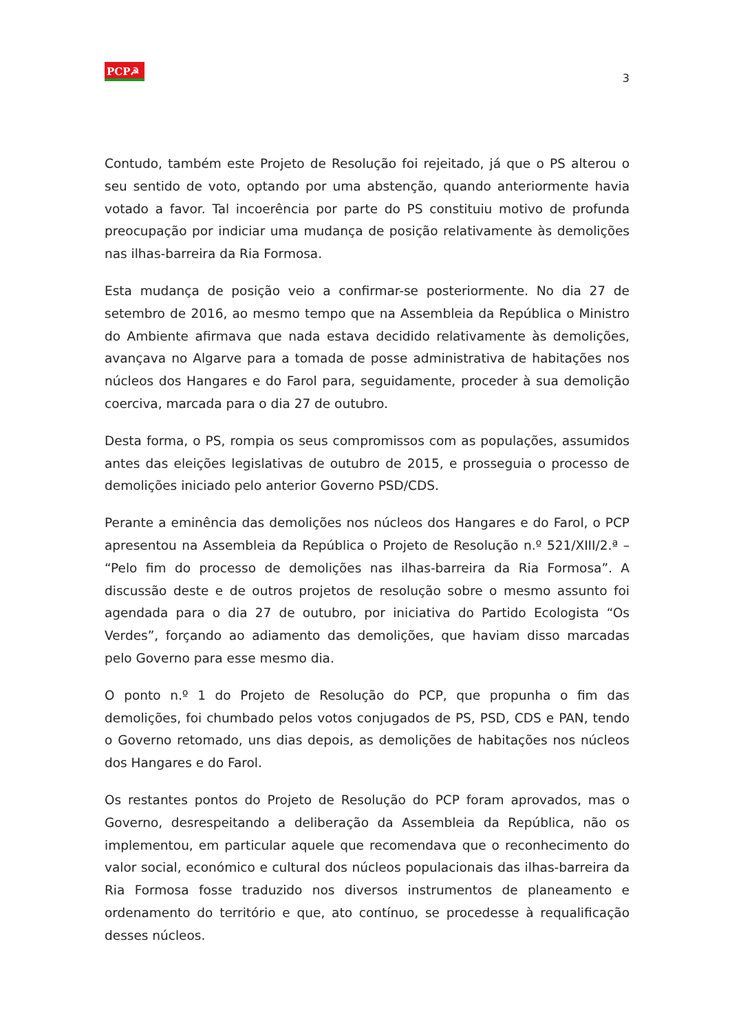PCP☭
3
Contudo, também este Projeto de Resolução foi rejeitado, já que o PS alterou o seu sentido de voto, optando por uma abstenção, quando anteriormente havia votado a favor. Tal incoerência por parte do PS constituiu motivo de profunda preocupação por indiciar uma mudança de posição relativamente às demolições nas ilhas-barreira da Ria Formosa.
Esta mudança de posição veio a confirmar-se posteriormente. No dia 27 de setembro de 2016, ao mesmo tempo que na Assembleia da República o Ministro do Ambiente afirmava que nada estava decidido relativamente às demolições, avançava no Algarve para a tomada de posse administrativa de habitações nos núcleos dos Hangares e do Farol para, seguidamente, proceder à sua demolição coerciva, marcada para o dia 27 de outubro.
Desta forma, o PS, rompia os seus compromissos com as populações, assumidos antes das eleições legislativas de outubro de 2015, e prosseguia o processo de demolições iniciado pelo anterior Governo PSD/CDS.
Perante a eminência das demolições nos núcleos dos Hangares e do Farol, o PCP apresentou na Assembleia da República o Projeto de Resolução n.º 521/XIII/2.ª – “Pelo fim do processo de demolições nas ilhas-barreira da Ria Formosa”. A discussão deste e de outros projetos de resolução sobre o mesmo assunto foi agendada para o dia 27 de outubro, por iniciativa do Partido Ecologista “Os Verdes”, forçando ao adiamento das demolições, que haviam disso marcadas pelo Governo para esse mesmo dia.
O ponto n.º 1 do Projeto de Resolução do PCP, que propunha o fim das demolições, foi chumbado pelos votos conjugados de PS, PSD, CDS e PAN, tendo o Governo retomado, uns dias depois, as demolições de habitações nos núcleos dos Hangares e do Farol.
Os restantes pontos do Projeto de Resolução do PCP foram aprovados, mas o Governo, desrespeitando a deliberação da Assembleia da República, não os implementou, em particular aquele que recomendava que o reconhecimento do valor social, económico e cultural dos núcleos populacionais das ilhas-barreira da Ria Formosa fosse traduzido nos diversos instrumentos de planeamento e ordenamento do território e que, ato contínuo, se procedesse à requalificação desses núcleos.